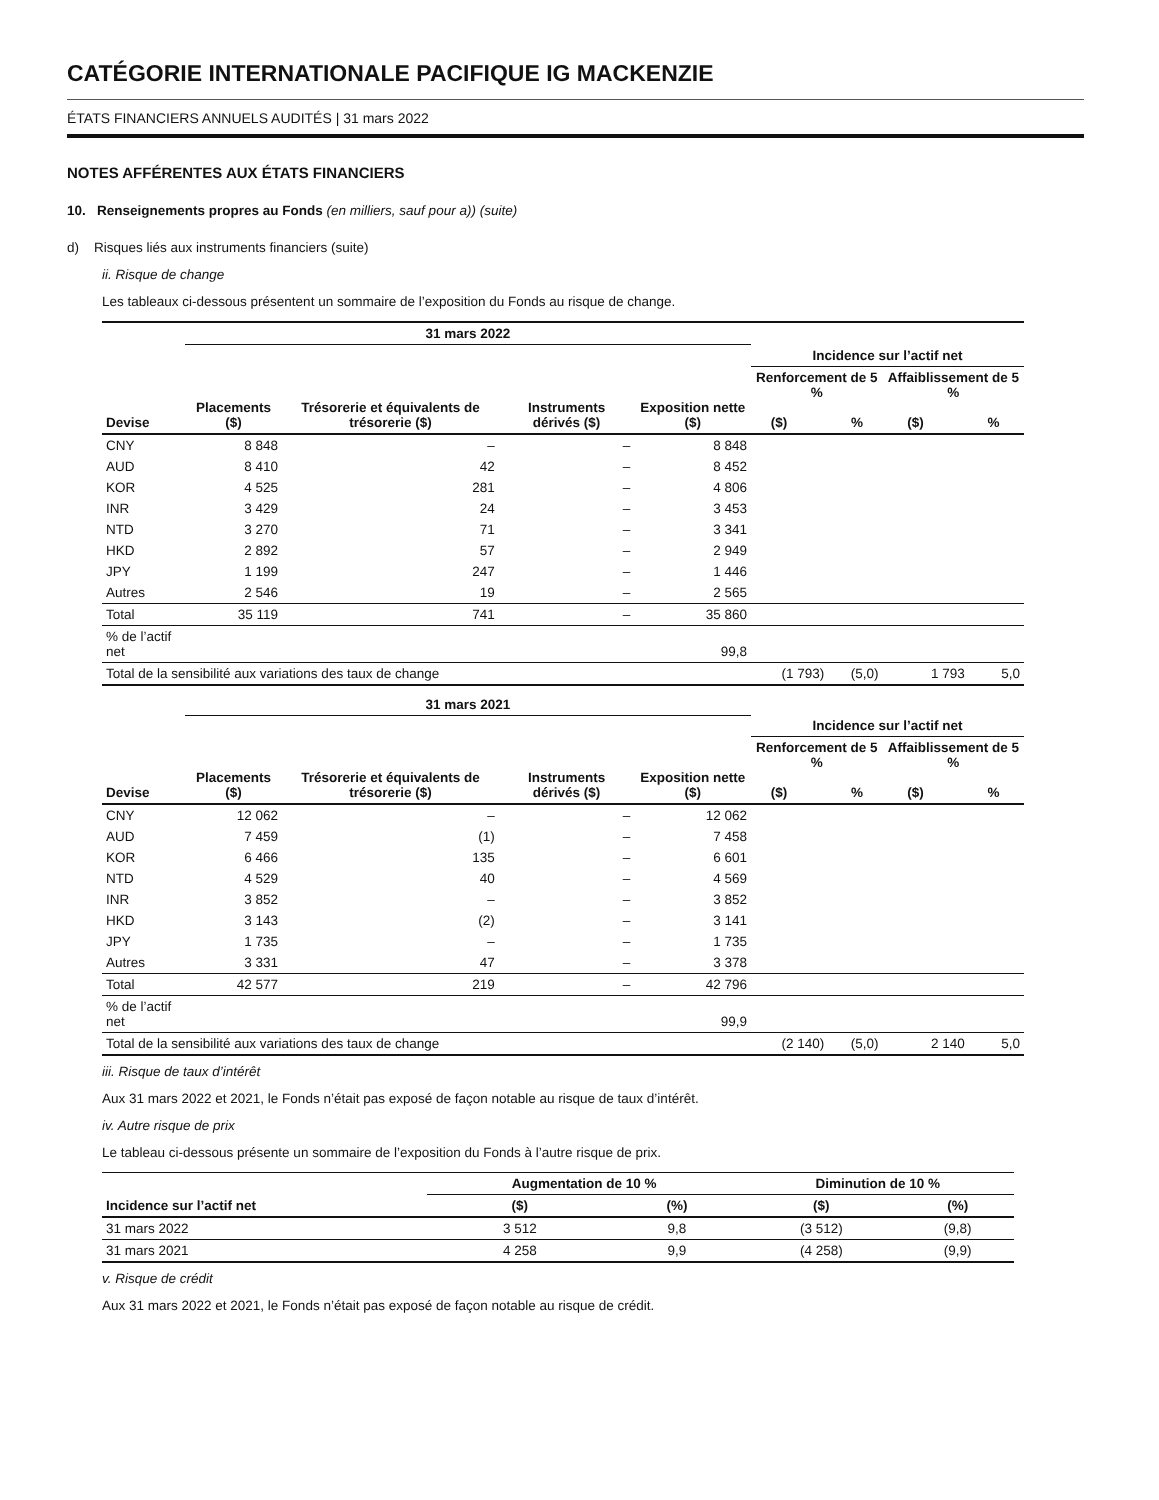CATÉGORIE INTERNATIONALE PACIFIQUE IG MACKENZIE
ÉTATS FINANCIERS ANNUELS AUDITÉS | 31 mars 2022
NOTES AFFÉRENTES AUX ÉTATS FINANCIERS
10. Renseignements propres au Fonds (en milliers, sauf pour a)) (suite)
d) Risques liés aux instruments financiers (suite)
ii. Risque de change
Les tableaux ci-dessous présentent un sommaire de l’exposition du Fonds au risque de change.
| | 31 mars 2022 | | | | | | | |
| --- | --- | --- | --- | --- | --- | --- | --- | --- |
| | | | | | Incidence sur l’actif net | | | |
| Devise | Placements ($) | Trésorerie et équivalents de trésorerie ($) | Instruments dérivés ($) | Exposition nette ($) | Renforcement de 5 % ($) % | | Affaiblissement de 5 % ($) % | |
| CNY | 8 848 | – | – | 8 848 | | | | |
| AUD | 8 410 | 42 | – | 8 452 | | | | |
| KOR | 4 525 | 281 | – | 4 806 | | | | |
| INR | 3 429 | 24 | – | 3 453 | | | | |
| NTD | 3 270 | 71 | – | 3 341 | | | | |
| HKD | 2 892 | 57 | – | 2 949 | | | | |
| JPY | 1 199 | 247 | – | 1 446 | | | | |
| Autres | 2 546 | 19 | – | 2 565 | | | | |
| Total | 35 119 | 741 | – | 35 860 | | | | |
| % de l’actif net | | | | 99,8 | | | | |
| Total de la sensibilité aux variations des taux de change | | | | | (1 793) | (5,0) | 1 793 | 5,0 |
| | 31 mars 2021 | | | | | | | |
| --- | --- | --- | --- | --- | --- | --- | --- | --- |
| | | | | | Incidence sur l’actif net | | | |
| Devise | Placements ($) | Trésorerie et équivalents de trésorerie ($) | Instruments dérivés ($) | Exposition nette ($) | Renforcement de 5 % ($) % | | Affaiblissement de 5 % ($) % | |
| CNY | 12 062 | – | – | 12 062 | | | | |
| AUD | 7 459 | (1) | – | 7 458 | | | | |
| KOR | 6 466 | 135 | – | 6 601 | | | | |
| NTD | 4 529 | 40 | – | 4 569 | | | | |
| INR | 3 852 | – | – | 3 852 | | | | |
| HKD | 3 143 | (2) | – | 3 141 | | | | |
| JPY | 1 735 | – | – | 1 735 | | | | |
| Autres | 3 331 | 47 | – | 3 378 | | | | |
| Total | 42 577 | 219 | – | 42 796 | | | | |
| % de l’actif net | | | | 99,9 | | | | |
| Total de la sensibilité aux variations des taux de change | | | | | (2 140) | (5,0) | 2 140 | 5,0 |
iii. Risque de taux d’intérêt
Aux 31 mars 2022 et 2021, le Fonds n’était pas exposé de façon notable au risque de taux d’intérêt.
iv. Autre risque de prix
Le tableau ci-dessous présente un sommaire de l’exposition du Fonds à l’autre risque de prix.
| | Augmentation de 10 % | | Diminution de 10 % | |
| --- | --- | --- | --- | --- |
| Incidence sur l’actif net | ($) | (%) | ($) | (%) |
| 31 mars 2022 | 3 512 | 9,8 | (3 512) | (9,8) |
| 31 mars 2021 | 4 258 | 9,9 | (4 258) | (9,9) |
v. Risque de crédit
Aux 31 mars 2022 et 2021, le Fonds n’était pas exposé de façon notable au risque de crédit.